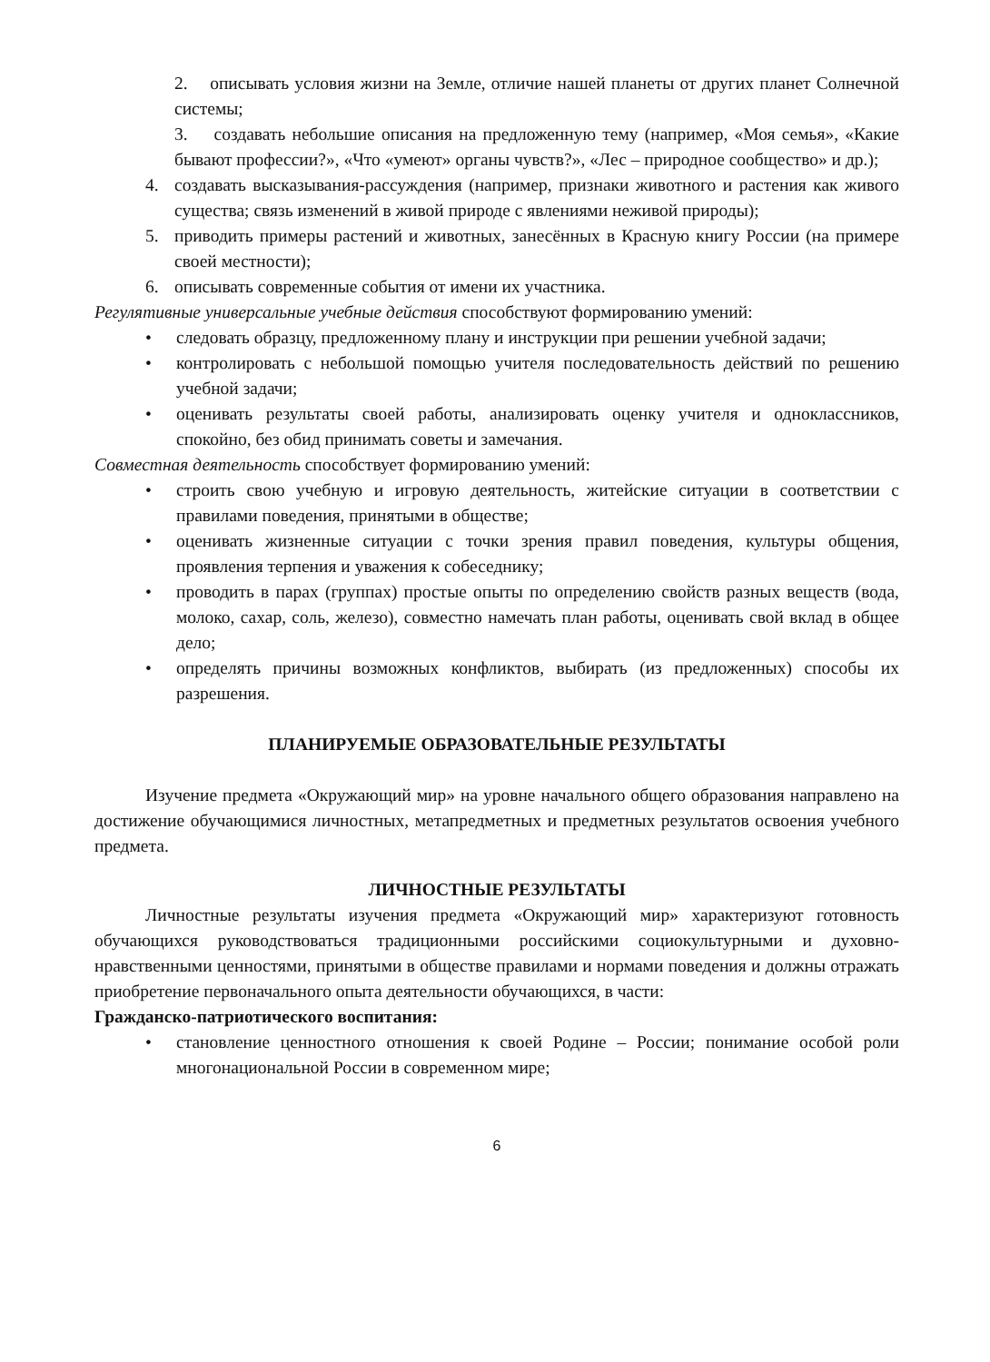2. описывать условия жизни на Земле, отличие нашей планеты от других планет Солнечной системы;
3. создавать небольшие описания на предложенную тему (например, «Моя семья», «Какие бывают профессии?», «Что «умеют» органы чувств?», «Лес – природное сообщество» и др.);
4. создавать высказывания-рассуждения (например, признаки животного и растения как живого существа; связь изменений в живой природе с явлениями неживой природы);
5. приводить примеры растений и животных, занесённых в Красную книгу России (на примере своей местности);
6. описывать современные события от имени их участника.
Регулятивные универсальные учебные действия способствуют формированию умений:
• следовать образцу, предложенному плану и инструкции при решении учебной задачи;
• контролировать с небольшой помощью учителя последовательность действий по решению учебной задачи;
• оценивать результаты своей работы, анализировать оценку учителя и одноклассников, спокойно, без обид принимать советы и замечания.
Совместная деятельность способствует формированию умений:
• строить свою учебную и игровую деятельность, житейские ситуации в соответствии с правилами поведения, принятыми в обществе;
• оценивать жизненные ситуации с точки зрения правил поведения, культуры общения, проявления терпения и уважения к собеседнику;
• проводить в парах (группах) простые опыты по определению свойств разных веществ (вода, молоко, сахар, соль, железо), совместно намечать план работы, оценивать свой вклад в общее дело;
• определять причины возможных конфликтов, выбирать (из предложенных) способы их разрешения.
ПЛАНИРУЕМЫЕ ОБРАЗОВАТЕЛЬНЫЕ РЕЗУЛЬТАТЫ
Изучение предмета «Окружающий мир» на уровне начального общего образования направлено на достижение обучающимися личностных, метапредметных и предметных результатов освоения учебного предмета.
ЛИЧНОСТНЫЕ РЕЗУЛЬТАТЫ
Личностные результаты изучения предмета «Окружающий мир» характеризуют готовность обучающихся руководствоваться традиционными российскими социокультурными и духовно-нравственными ценностями, принятыми в обществе правилами и нормами поведения и должны отражать приобретение первоначального опыта деятельности обучающихся, в части:
Гражданско-патриотического воспитания:
• становление ценностного отношения к своей Родине – России; понимание особой роли многонациональной России в современном мире;
6